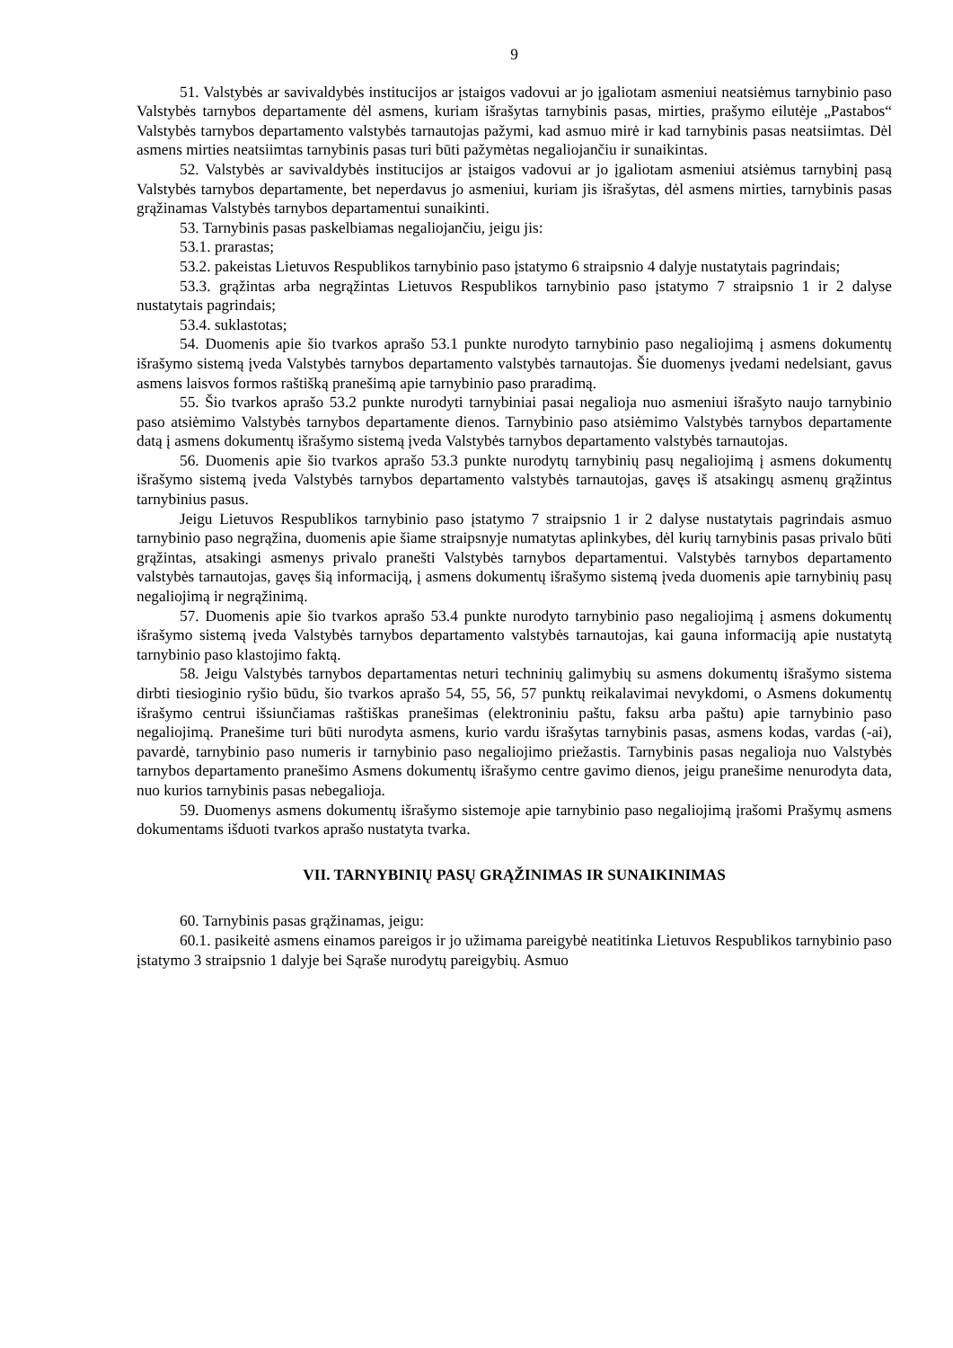9
51. Valstybės ar savivaldybės institucijos ar įstaigos vadovui ar jo įgaliotam asmeniui neatsiėmus tarnybinio paso Valstybės tarnybos departamente dėl asmens, kuriam išrašytas tarnybinis pasas, mirties, prašymo eilutėje „Pastabos“ Valstybės tarnybos departamento valstybės tarnautojas pažymi, kad asmuo mirė ir kad tarnybinis pasas neatsiimtas. Dėl asmens mirties neatsiimtas tarnybinis pasas turi būti pažymėtas negaliojančiu ir sunaikintas.
52. Valstybės ar savivaldybės institucijos ar įstaigos vadovui ar jo įgaliotam asmeniui atsiėmus tarnybinį pasą Valstybės tarnybos departamente, bet neperdavus jo asmeniui, kuriam jis išrašytas, dėl asmens mirties, tarnybinis pasas grąžinamas Valstybės tarnybos departamentui sunaikinti.
53. Tarnybinis pasas paskelbiamas negaliojančiu, jeigu jis:
53.1. prarastas;
53.2. pakeistas Lietuvos Respublikos tarnybinio paso įstatymo 6 straipsnio 4 dalyje nustatytais pagrindais;
53.3. grąžintas arba negrąžintas Lietuvos Respublikos tarnybinio paso įstatymo 7 straipsnio 1 ir 2 dalyse nustatytais pagrindais;
53.4. suklastotas;
54. Duomenis apie šio tvarkos aprašo 53.1 punkte nurodyto tarnybinio paso negaliojimą į asmens dokumentų išrašymo sistemą įveda Valstybės tarnybos departamento valstybės tarnautojas. Šie duomenys įvedami nedelsiant, gavus asmens laisvos formos raštišką pranešimą apie tarnybinio paso praradimą.
55. Šio tvarkos aprašo 53.2 punkte nurodyti tarnybiniai pasai negalioja nuo asmeniui išrašyto naujo tarnybinio paso atsiėmimo Valstybės tarnybos departamente dienos. Tarnybinio paso atsiėmimo Valstybės tarnybos departamente datą į asmens dokumentų išrašymo sistemą įveda Valstybės tarnybos departamento valstybės tarnautojas.
56. Duomenis apie šio tvarkos aprašo 53.3 punkte nurodytų tarnybinių pasų negaliojimą į asmens dokumentų išrašymo sistemą įveda Valstybės tarnybos departamento valstybės tarnautojas, gavęs iš atsakingų asmenų grąžintus tarnybinius pasus.
Jeigu Lietuvos Respublikos tarnybinio paso įstatymo 7 straipsnio 1 ir 2 dalyse nustatytais pagrindais asmuo tarnybinio paso negrąžina, duomenis apie šiame straipsnyje numatytas aplinkybes, dėl kurių tarnybinis pasas privalo būti grąžintas, atsakingi asmenys privalo pranešti Valstybės tarnybos departamentui. Valstybės tarnybos departamento valstybės tarnautojas, gavęs šią informaciją, į asmens dokumentų išrašymo sistemą įveda duomenis apie tarnybinių pasų negaliojimą ir negrąžinimą.
57. Duomenis apie šio tvarkos aprašo 53.4 punkte nurodyto tarnybinio paso negaliojimą į asmens dokumentų išrašymo sistemą įveda Valstybės tarnybos departamento valstybės tarnautojas, kai gauna informaciją apie nustatytą tarnybinio paso klastojimo faktą.
58. Jeigu Valstybės tarnybos departamentas neturi techninių galimybių su asmens dokumentų išrašymo sistema dirbti tiesioginio ryšio būdu, šio tvarkos aprašo 54, 55, 56, 57 punktų reikalavimai nevykdomi, o Asmens dokumentų išrašymo centrui išsiunčiamas raštiškas pranešimas (elektroniniu paštu, faksu arba paštu) apie tarnybinio paso negaliojimą. Pranešime turi būti nurodyta asmens, kurio vardu išrašytas tarnybinis pasas, asmens kodas, vardas (-ai), pavardė, tarnybinio paso numeris ir tarnybinio paso negaliojimo priežastis. Tarnybinis pasas negalioja nuo Valstybės tarnybos departamento pranešimo Asmens dokumentų išrašymo centre gavimo dienos, jeigu pranešime nenurodyta data, nuo kurios tarnybinis pasas nebegalioja.
59. Duomenys asmens dokumentų išrašymo sistemoje apie tarnybinio paso negaliojimą įrašomi Prašymų asmens dokumentams išduoti tvarkos aprašo nustatyta tvarka.
VII. TARNYBINIŲ PASŲ GRĄŽINIMAS IR SUNAIKINIMAS
60. Tarnybinis pasas grąžinamas, jeigu:
60.1. pasikeitė asmens einamos pareigos ir jo užimama pareigybė neatitinka Lietuvos Respublikos tarnybinio paso įstatymo 3 straipsnio 1 dalyje bei Sąraše nurodytų pareigybių. Asmuo